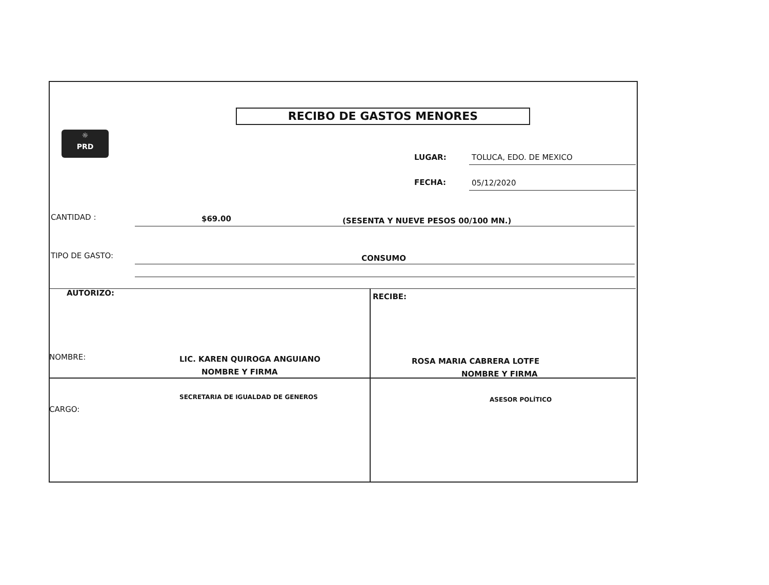RECIBO DE GASTOS MENORES
☼
PRD
LUGAR: TOLUCA, EDO. DE MEXICO
FECHA: 05/12/2020
CANTIDAD : $69.00
(SESENTA Y NUEVE PESOS 00/100 MN.)
TIPO DE GASTO: CONSUMO
AUTORIZO: RECIBE:
NOMBRE: LIC. KAREN QUIROGA ANGUIANO
NOMBRE Y FIRMA
ROSA MARIA CABRERA LOTFE
NOMBRE Y FIRMA
SECRETARIA DE IGUALDAD DE GENEROS
ASESOR POLÍTICO
CARGO: